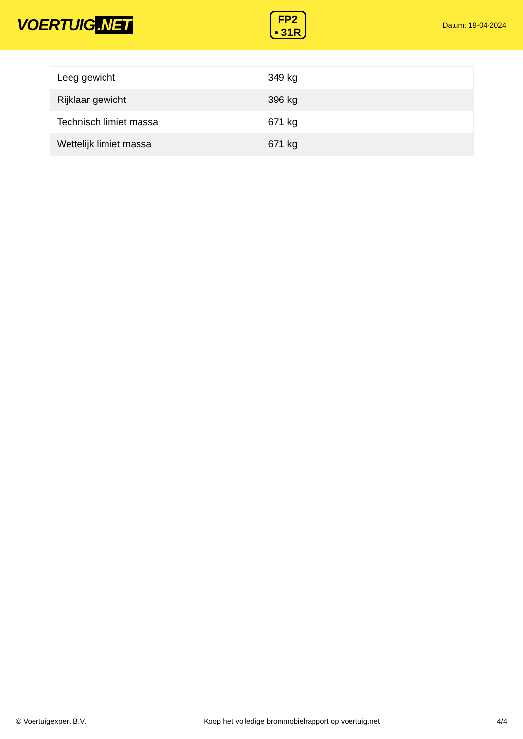VOERTUIG.NET
FP2
• 31R
Datum: 19-04-2024
| Leeg gewicht | 349 kg |
| Rijklaar gewicht | 396 kg |
| Technisch limiet massa | 671 kg |
| Wettelijk limiet massa | 671 kg |
© Voertuigexpert B.V. Koop het volledige brommobielrapport op voertuig.net 4/4